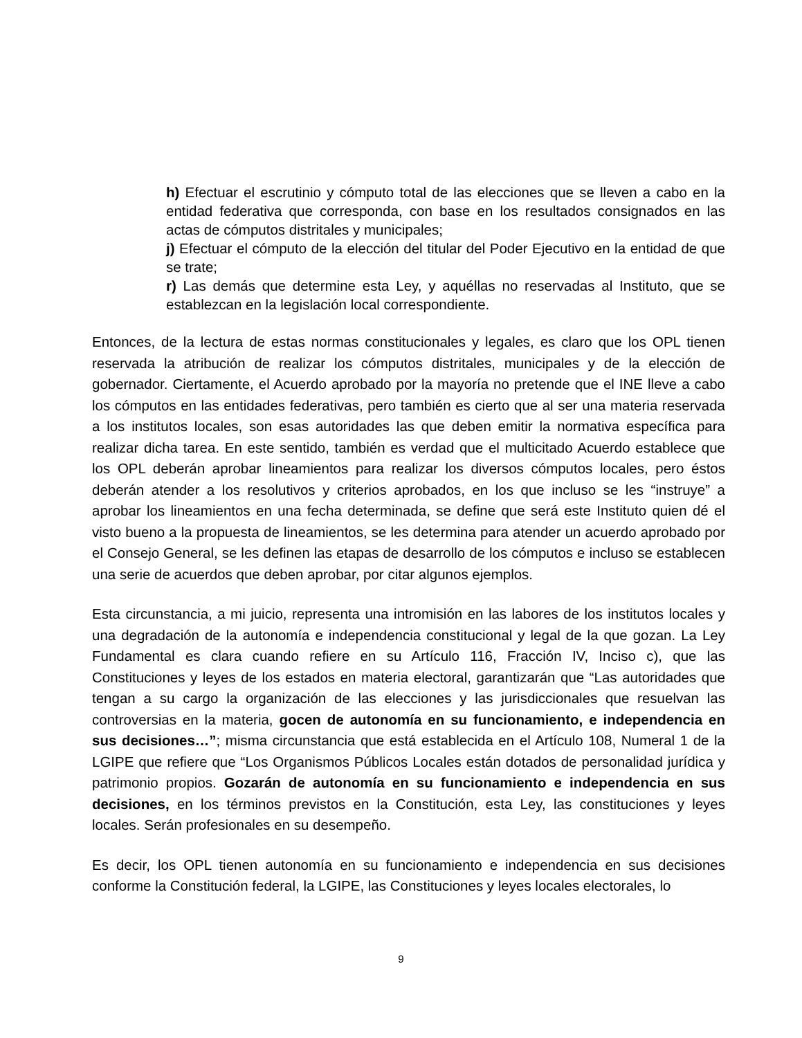h) Efectuar el escrutinio y cómputo total de las elecciones que se lleven a cabo en la entidad federativa que corresponda, con base en los resultados consignados en las actas de cómputos distritales y municipales;
j) Efectuar el cómputo de la elección del titular del Poder Ejecutivo en la entidad de que se trate;
r) Las demás que determine esta Ley, y aquéllas no reservadas al Instituto, que se establezcan en la legislación local correspondiente.
Entonces, de la lectura de estas normas constitucionales y legales, es claro que los OPL tienen reservada la atribución de realizar los cómputos distritales, municipales y de la elección de gobernador. Ciertamente, el Acuerdo aprobado por la mayoría no pretende que el INE lleve a cabo los cómputos en las entidades federativas, pero también es cierto que al ser una materia reservada a los institutos locales, son esas autoridades las que deben emitir la normativa específica para realizar dicha tarea. En este sentido, también es verdad que el multicitado Acuerdo establece que los OPL deberán aprobar lineamientos para realizar los diversos cómputos locales, pero éstos deberán atender a los resolutivos y criterios aprobados, en los que incluso se les “instruye” a aprobar los lineamientos en una fecha determinada, se define que será este Instituto quien dé el visto bueno a la propuesta de lineamientos, se les determina para atender un acuerdo aprobado por el Consejo General, se les definen las etapas de desarrollo de los cómputos e incluso se establecen una serie de acuerdos que deben aprobar, por citar algunos ejemplos.
Esta circunstancia, a mi juicio, representa una intromisión en las labores de los institutos locales y una degradación de la autonomía e independencia constitucional y legal de la que gozan. La Ley Fundamental es clara cuando refiere en su Artículo 116, Fracción IV, Inciso c), que las Constituciones y leyes de los estados en materia electoral, garantizarán que “Las autoridades que tengan a su cargo la organización de las elecciones y las jurisdiccionales que resuelvan las controversias en la materia, gocen de autonomía en su funcionamiento, e independencia en sus decisiones…”; misma circunstancia que está establecida en el Artículo 108, Numeral 1 de la LGIPE que refiere que “Los Organismos Públicos Locales están dotados de personalidad jurídica y patrimonio propios. Gozarán de autonomía en su funcionamiento e independencia en sus decisiones, en los términos previstos en la Constitución, esta Ley, las constituciones y leyes locales. Serán profesionales en su desempeño.
Es decir, los OPL tienen autonomía en su funcionamiento e independencia en sus decisiones conforme la Constitución federal, la LGIPE, las Constituciones y leyes locales electorales, lo
9